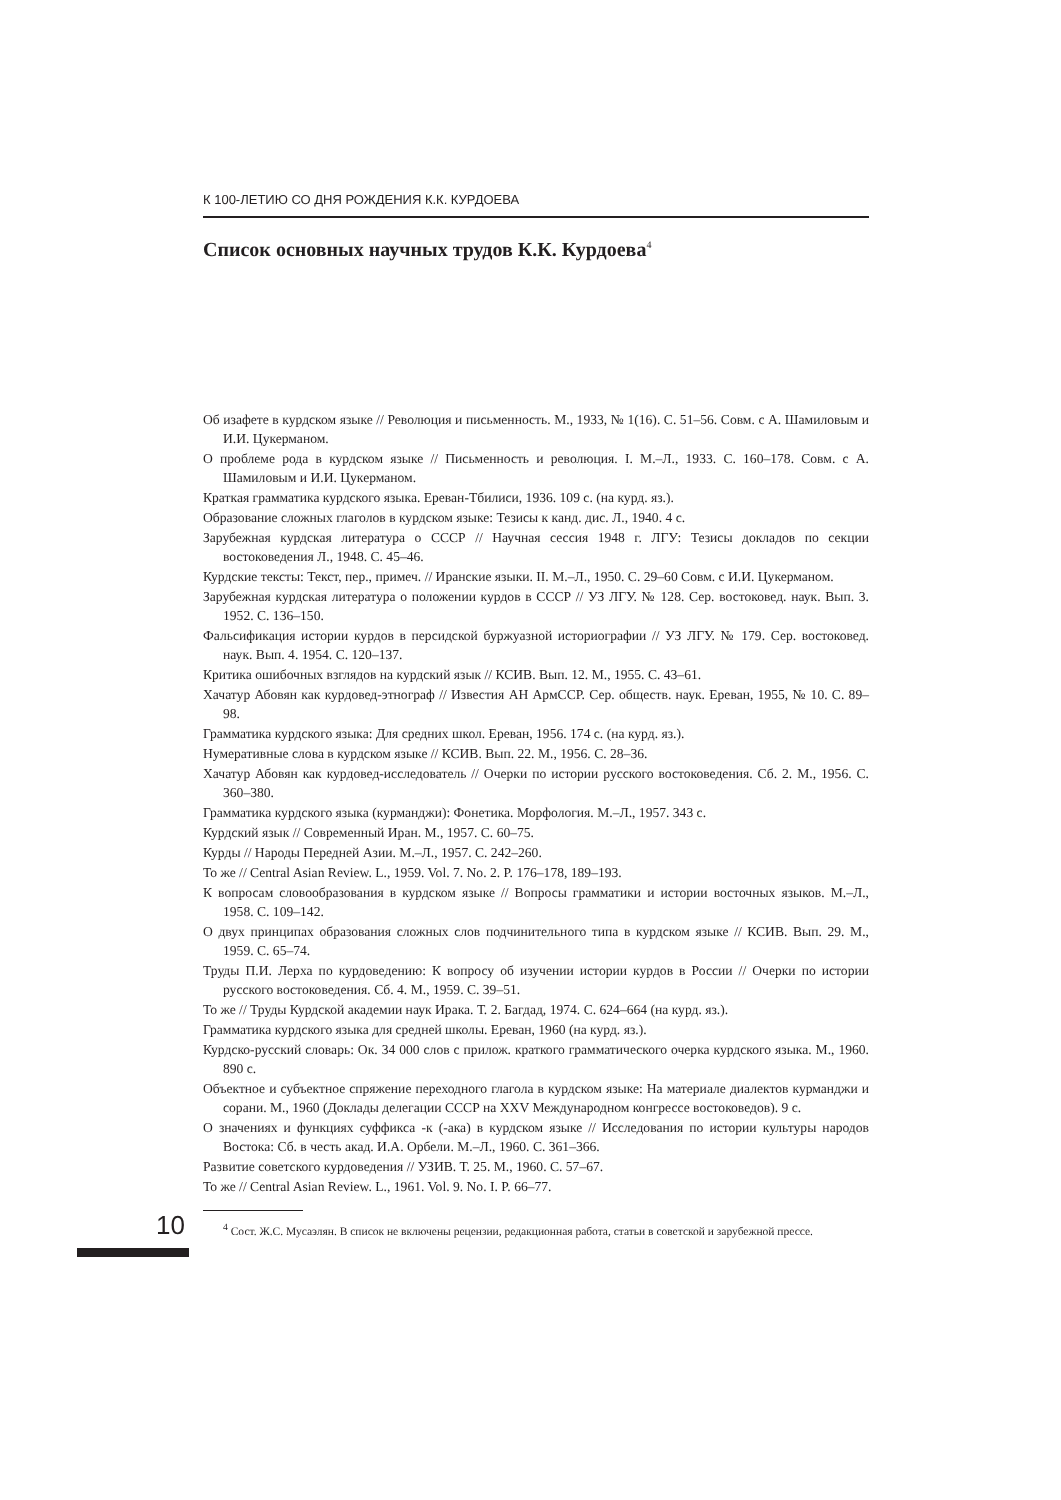К 100-ЛЕТИЮ СО ДНЯ РОЖДЕНИЯ К.К. КУРДОЕВА
Список основных научных трудов К.К. Курдоева<sup>4</sup>
Об изафете в курдском языке // Революция и письменность. М., 1933, № 1(16). С. 51–56. Совм. с А. Шамиловым и И.И. Цукерманом.
О проблеме рода в курдском языке // Письменность и революция. I. М.–Л., 1933. С. 160–178. Совм. с А. Шамиловым и И.И. Цукерманом.
Краткая грамматика курдского языка. Ереван-Тбилиси, 1936. 109 с. (на курд. яз.).
Образование сложных глаголов в курдском языке: Тезисы к канд. дис. Л., 1940. 4 с.
Зарубежная курдская литература о СССР // Научная сессия 1948 г. ЛГУ: Тезисы докладов по секции востоковедения Л., 1948. С. 45–46.
Курдские тексты: Текст, пер., примеч. // Иранские языки. II. М.–Л., 1950. С. 29–60 Совм. с И.И. Цукерманом.
Зарубежная курдская литература о положении курдов в СССР // УЗ ЛГУ. № 128. Сер. востоковед. наук. Вып. 3. 1952. С. 136–150.
Фальсификация истории курдов в персидской буржуазной историографии // УЗ ЛГУ. № 179. Сер. востоковед. наук. Вып. 4. 1954. С. 120–137.
Критика ошибочных взглядов на курдский язык // КСИВ. Вып. 12. М., 1955. С. 43–61.
Хачатур Абовян как курдовед-этнограф // Известия АН АрмССР. Сер. обществ. наук. Ереван, 1955, № 10. С. 89–98.
Грамматика курдского языка: Для средних школ. Ереван, 1956. 174 с. (на курд. яз.).
Нумеративные слова в курдском языке // КСИВ. Вып. 22. М., 1956. С. 28–36.
Хачатур Абовян как курдовед-исследователь // Очерки по истории русского востоковедения. Сб. 2. М., 1956. С. 360–380.
Грамматика курдского языка (курманджи): Фонетика. Морфология. М.–Л., 1957. 343 с.
Курдский язык // Современный Иран. М., 1957. С. 60–75.
Курды // Народы Передней Азии. М.–Л., 1957. С. 242–260.
То же // Central Asian Review. L., 1959. Vol. 7. No. 2. P. 176–178, 189–193.
К вопросам словообразования в курдском языке // Вопросы грамматики и истории восточных языков. М.–Л., 1958. С. 109–142.
О двух принципах образования сложных слов подчинительного типа в курдском языке // КСИВ. Вып. 29. М., 1959. С. 65–74.
Труды П.И. Лерха по курдоведению: К вопросу об изучении истории курдов в России // Очерки по истории русского востоковедения. Сб. 4. М., 1959. С. 39–51.
То же // Труды Курдской академии наук Ирака. Т. 2. Багдад, 1974. С. 624–664 (на курд. яз.).
Грамматика курдского языка для средней школы. Ереван, 1960 (на курд. яз.).
Курдско-русский словарь: Ок. 34 000 слов с прилож. краткого грамматического очерка курдского языка. М., 1960. 890 с.
Объектное и субъектное спряжение переходного глагола в курдском языке: На материале диалектов курманджи и сорани. М., 1960 (Доклады делегации СССР на XXV Международном конгрессе востоковедов). 9 с.
О значениях и функциях суффикса -к (-ака) в курдском языке // Исследования по истории культуры народов Востока: Сб. в честь акад. И.А. Орбели. М.–Л., 1960. С. 361–366.
Развитие советского курдоведения // УЗИВ. Т. 25. М., 1960. С. 57–67.
То же // Central Asian Review. L., 1961. Vol. 9. No. I. P. 66–77.
10
<sup>4</sup> Сост. Ж.С. Мусаэлян. В список не включены рецензии, редакционная работа, статьи в советской и зарубежной прессе.